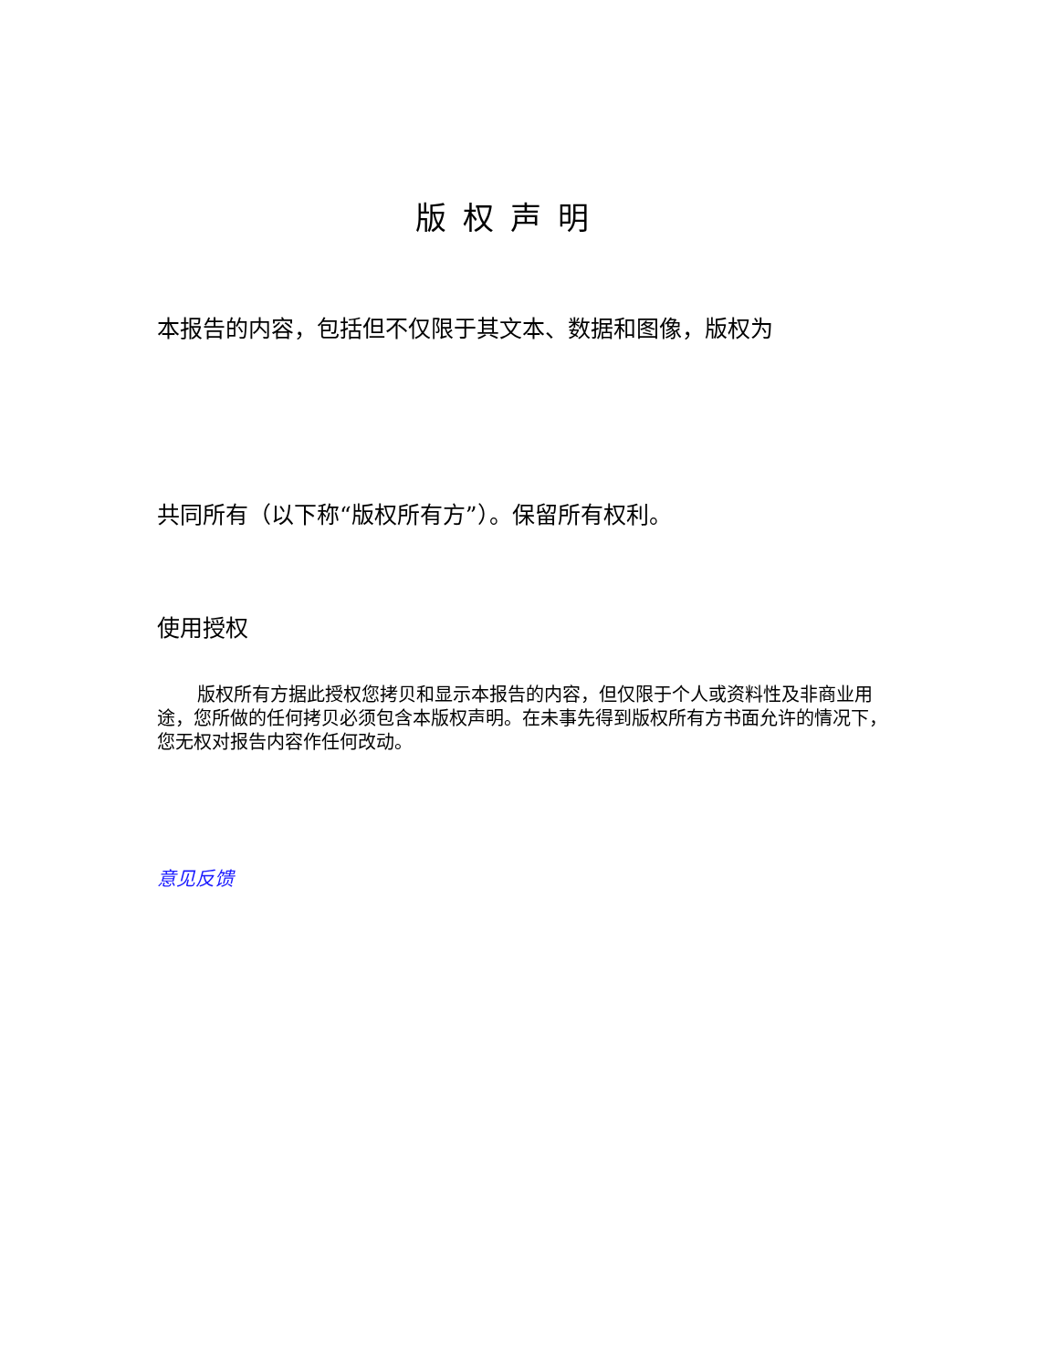版权声明
本报告的内容，包括但不仅限于其文本、数据和图像，版权为
共同所有（以下称“版权所有方”）。保留所有权利。
使用授权
版权所有方据此授权您拷贝和显示本报告的内容，但仅限于个人或资料性及非商业用途，您所做的任何拷贝必须包含本版权声明。在未事先得到版权所有方书面允许的情况下，您无权对报告内容作任何改动。
意见反馈